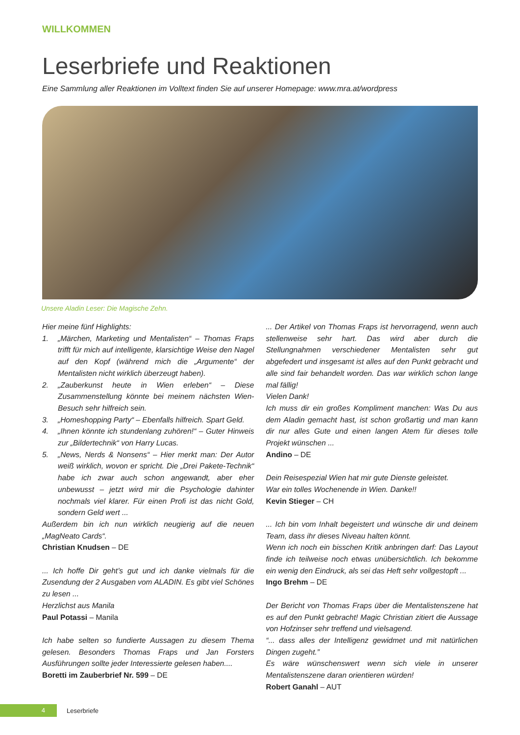WILLKOMMEN
Leserbriefe und Reaktionen
Eine Sammlung aller Reaktionen im Volltext finden Sie auf unserer Homepage: www.mra.at/wordpress
Unsere Aladin Leser: Die Magische Zehn.
Hier meine fünf Highlights:
1. „Märchen, Marketing und Mentalisten“ – Thomas Fraps trifft für mich auf intelligente, klarsichtige Weise den Nagel auf den Kopf (während mich die „Argumente“ der Mentalisten nicht wirklich überzeugt haben).
2. „Zauberkunst heute in Wien erleben“ – Diese Zusammenstellung könnte bei meinem nächsten Wien-Besuch sehr hilfreich sein.
3. „Homeshopping Party“ – Ebenfalls hilfreich. Spart Geld.
4. „Ihnen könnte ich stundenlang zuhören!“ – Guter Hinweis zur „Bildertechnik“ von Harry Lucas.
5. „News, Nerds & Nonsens“ – Hier merkt man: Der Autor weiß wirklich, wovon er spricht. Die „Drei Pakete-Technik“ habe ich zwar auch schon angewandt, aber eher unbewusst – jetzt wird mir die Psychologie dahinter nochmals viel klarer. Für einen Profi ist das nicht Gold, sondern Geld wert ...
Außerdem bin ich nun wirklich neugierig auf die neuen „MagNeato Cards“.
Christian Knudsen – DE
... Ich hoffe Dir geht’s gut und ich danke vielmals für die Zusendung der 2 Ausgaben vom ALADIN. Es gibt viel Schönes zu lesen ...
Herzlichst aus Manila
Paul Potassi – Manila
Ich habe selten so fundierte Aussagen zu diesem Thema gelesen. Besonders Thomas Fraps und Jan Forsters Ausführungen sollte jeder Interessierte gelesen haben....
Boretti im Zauberbrief Nr. 599 – DE
... Der Artikel von Thomas Fraps ist hervorragend, wenn auch stellenweise sehr hart. Das wird aber durch die Stellungnahmen verschiedener Mentalisten sehr gut abgefedert und insgesamt ist alles auf den Punkt gebracht und alle sind fair behandelt worden. Das war wirklich schon lange mal fällig!
Vielen Dank!
Ich muss dir ein großes Kompliment manchen: Was Du aus dem Aladin gemacht hast, ist schon großartig und man kann dir nur alles Gute und einen langen Atem für dieses tolle Projekt wünschen ...
Andino – DE
Dein Reisespezial Wien hat mir gute Dienste geleistet.
War ein tolles Wochenende in Wien. Danke!!
Kevin Stieger – CH
... Ich bin vom Inhalt begeistert und wünsche dir und deinem Team, dass ihr dieses Niveau halten könnt.
Wenn ich noch ein bisschen Kritik anbringen darf: Das Layout finde ich teilweise noch etwas unübersichtlich. Ich bekomme ein wenig den Eindruck, als sei das Heft sehr vollgestopft ...
Ingo Brehm – DE
Der Bericht von Thomas Fraps über die Mentalistenszene hat es auf den Punkt gebracht! Magic Christian zitiert die Aussage von Hofzinser sehr treffend und vielsagend.
“... dass alles der Intelligenz gewidmet und mit natürlichen Dingen zugeht.”
Es wäre wünschenswert wenn sich viele in unserer Mentalistenszene daran orientieren würden!
Robert Ganahl – AUT
4
Leserbriefe